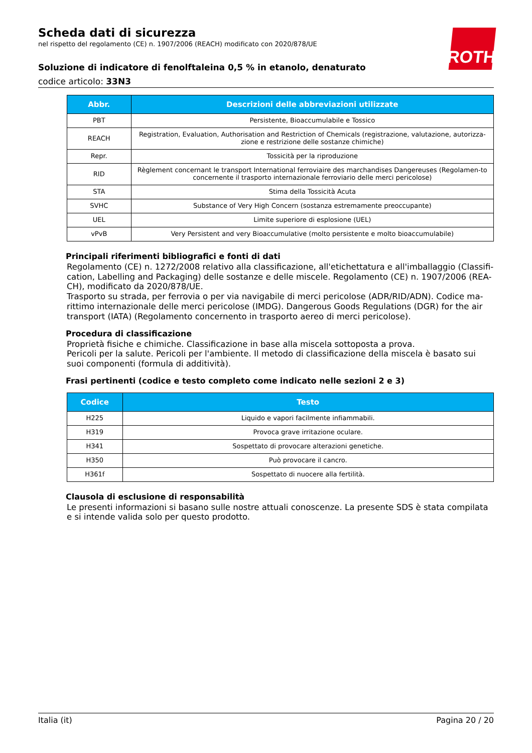ROTH
Scheda dati di sicurezza
nel rispetto del regolamento (CE) n. 1907/2006 (REACH) modificato con 2020/878/UE
Soluzione di indicatore di fenolftaleina 0,5 % in etanolo, denaturato
codice articolo: 33N3
| Abbr. | Descrizioni delle abbreviazioni utilizzate |
| --- | --- |
| PBT | Persistente, Bioaccumulabile e Tossico |
| REACH | Registration, Evaluation, Authorisation and Restriction of Chemicals (registrazione, valutazione, autorizza-zione e restrizione delle sostanze chimiche) |
| Repr. | Tossicità per la riproduzione |
| RID | Règlement concernant le transport International ferroviaire des marchandises Dangereuses (Regolamen-to concernente il trasporto internazionale ferroviario delle merci pericolose) |
| STA | Stima della Tossicità Acuta |
| SVHC | Substance of Very High Concern (sostanza estremamente preoccupante) |
| UEL | Limite superiore di esplosione (UEL) |
| vPvB | Very Persistent and very Bioaccumulative (molto persistente e molto bioaccumulabile) |
Principali riferimenti bibliografici e fonti di dati
Regolamento (CE) n. 1272/2008 relativo alla classificazione, all'etichettatura e all'imballaggio (Classifi-cation, Labelling and Packaging) delle sostanze e delle miscele. Regolamento (CE) n. 1907/2006 (REA-CH), modificato da 2020/878/UE.
Trasporto su strada, per ferrovia o per via navigabile di merci pericolose (ADR/RID/ADN). Codice ma-rittimo internazionale delle merci pericolose (IMDG). Dangerous Goods Regulations (DGR) for the air transport (IATA) (Regolamento concernento in trasporto aereo di merci pericolose).
Procedura di classificazione
Proprietà fisiche e chimiche. Classificazione in base alla miscela sottoposta a prova.
Pericoli per la salute. Pericoli per l'ambiente. Il metodo di classificazione della miscela è basato sui suoi componenti (formula di additività).
Frasi pertinenti (codice e testo completo come indicato nelle sezioni 2 e 3)
| Codice | Testo |
| --- | --- |
| H225 | Liquido e vapori facilmente infiammabili. |
| H319 | Provoca grave irritazione oculare. |
| H341 | Sospettato di provocare alterazioni genetiche. |
| H350 | Può provocare il cancro. |
| H361f | Sospettato di nuocere alla fertilità. |
Clausola di esclusione di responsabilità
Le presenti informazioni si basano sulle nostre attuali conoscenze. La presente SDS è stata compilata e si intende valida solo per questo prodotto.
Italia (it) Pagina 20 / 20